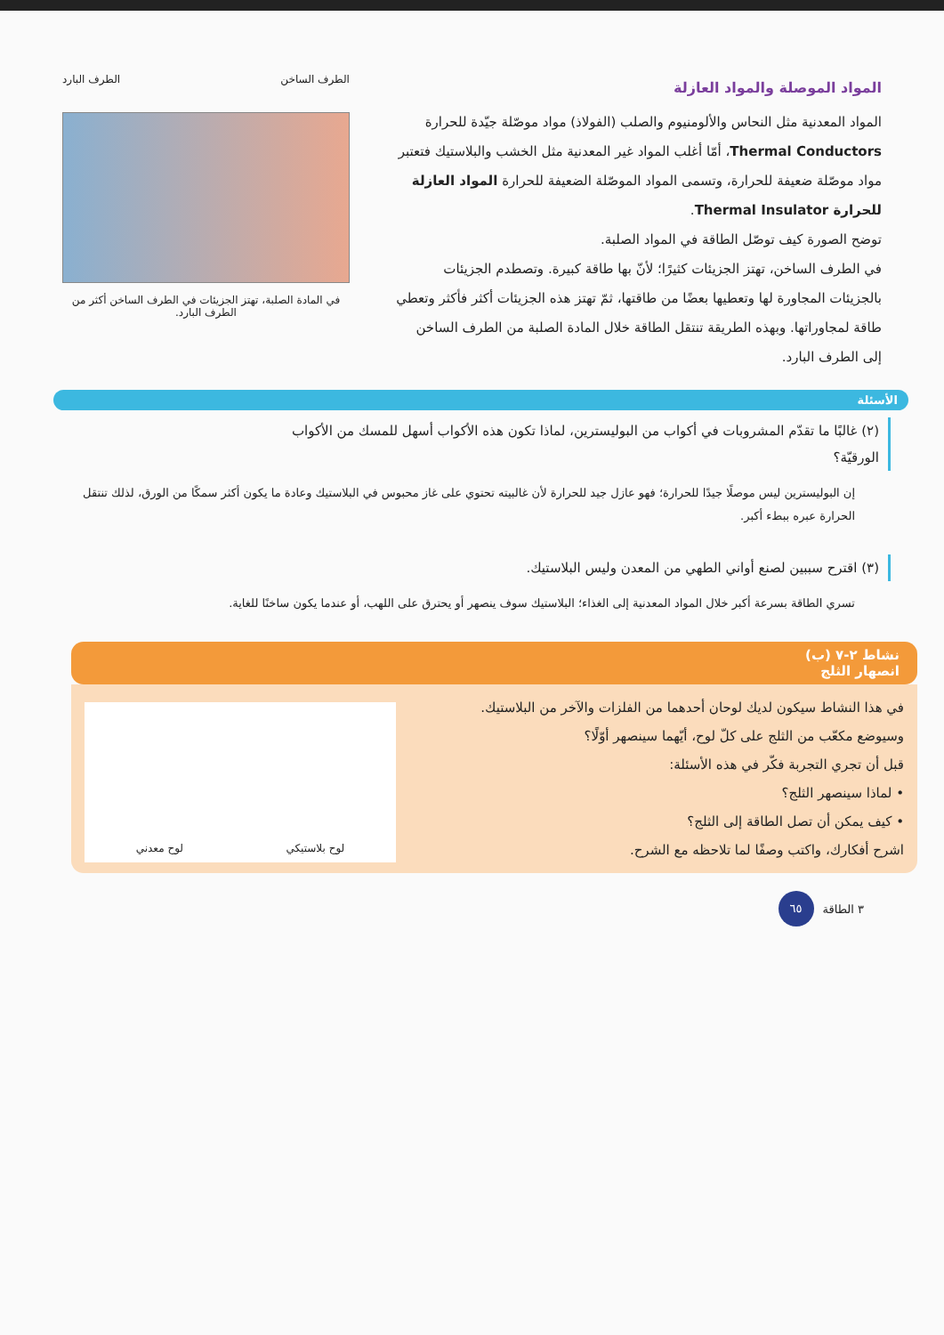المواد الموصلة والمواد العازلة
المواد المعدنية مثل النحاس والألومنيوم والصلب (الفولاذ) مواد موصّلة جيّدة للحرارة Thermal Conductors، أمّا أغلب المواد غير المعدنية مثل الخشب والبلاستيك فتعتبر مواد موصّلة ضعيفة للحرارة، وتسمى المواد الموصّلة الضعيفة للحرارة المواد العازلة للحرارة Thermal Insulator.
توضح الصورة كيف توصّل الطاقة في المواد الصلبة.
في الطرف الساخن، تهتز الجزيئات كثيرًا؛ لأنّ بها طاقة كبيرة. وتصطدم الجزيئات بالجزيئات المجاورة لها وتعطيها بعضًا من طاقتها، ثمّ تهتز هذه الجزيئات أكثر فأكثر وتعطي طاقة لمجاوراتها. وبهذه الطريقة تنتقل الطاقة خلال المادة الصلبة من الطرف الساخن إلى الطرف البارد.
الطرف الساخن الطرف البارد
في المادة الصلبة، تهتز الجزيئات في الطرف الساخن أكثر من الطرف البارد.
الأسئلة
(٢) غالبًا ما تقدّم المشروبات في أكواب من البوليسترين، لماذا تكون هذه الأكواب أسهل للمسك من الأكواب الورقيّة؟
إن البوليسترين ليس موصلًا جيدًا للحرارة؛ فهو عازل جيد للحرارة لأن غالبيته تحتوي على غاز محبوس في البلاستيك وعادة ما يكون أكثر سمكًا من الورق، لذلك تنتقل الحرارة عبره ببطء أكبر.
(٣) اقترح سببين لصنع أواني الطهي من المعدن وليس البلاستيك.
تسري الطاقة بسرعة أكبر خلال المواد المعدنية إلى الغذاء؛ البلاستيك سوف ينصهر أو يحترق على اللهب، أو عندما يكون ساخنًا للغاية.
نشاط ٢-٧ (ب)
انصهار الثلج
في هذا النشاط سيكون لديك لوحان أحدهما من الفلزات والآخر من البلاستيك.
وسيوضع مكعّب من الثلج على كلّ لوح، أيّهما سينصهر أوّلًا؟
قبل أن تجري التجربة فكّر في هذه الأسئلة:
• لماذا سينصهر الثلج؟
• كيف يمكن أن تصل الطاقة إلى الثلج؟
اشرح أفكارك، واكتب وصفًا لما تلاحظه مع الشرح.
لوح بلاستيكي لوح معدني
٦٥ ٣ الطاقة